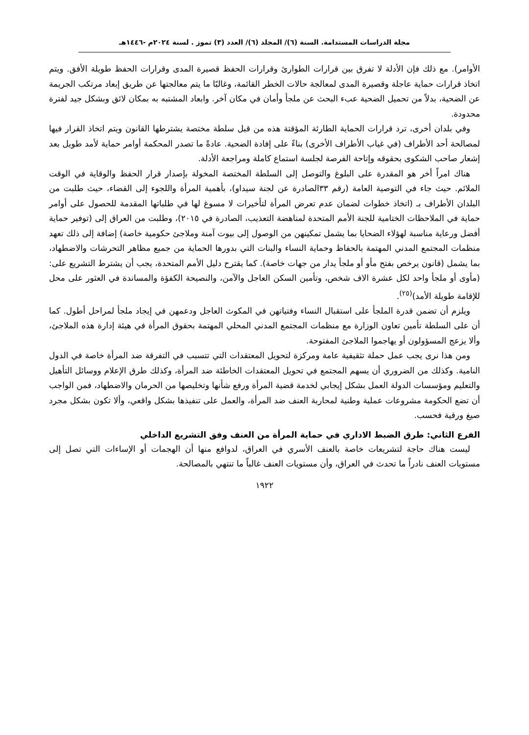مجلة الدراسات المستدامة. السنة (٦)/ المجلد (٦)/ العدد (٣) تموز . لسنة ٢٠٢٤م -١٤٤٦هـ
الأوامر). مع ذلك فإن الأدلة لا تفرق بين قرارات الطوارئ وقرارات الحفظ قصيرة المدى وقرارات الحفظ طويلة الأفق. ويتم اتخاذ قرارات حماية عاجلة وقصيرة المدى لمعالجة حالات الخطر القائمة، وغالبًا ما يتم معالجتها عن طريق إبعاد مرتكب الجريمة عن الضحية، بدلاً من تحميل الضحية عبء البحث عن ملجأ وأمان في مكان آخر. وابعاد المشتبه به بمكان لائق وبشكل جيد لفترة محدودة.
وفي بلدان أخرى، ترد قرارات الحماية الطارئة المؤقتة هذه من قبل سلطة مختصة يشترطها القانون ويتم اتخاذ القرار فيها لمصالحة أحد الأطراف (في غياب الأطراف الأخرى) بناءً على إفادة الضحية. عادةً ما تصدر المحكمة أوامر حماية لأمد طويل بعد إشعار صاحب الشكوى بحقوقه وإتاحة الفرصة لجلسة استماع كاملة ومراجعة الأدلة.
هناك امراً أخر هو المقدرة على البلوغ والتوصل إلى السلطة المختصة المخولة بإصدار قرار الحفظ والوقاية في الوقت الملائم. حيث جاء في التوصية العامة (رقم ٣٣الصادرة عن لجنة سيداو)، بأهمية المرأة واللجوء إلى القضاء، حيث طلبت من البلدان الأطراف بـ (اتخاذ خطوات لضمان عدم تعرض المرأة لتأخيرات لا مسوغ لها في طلباتها المقدمة للحصول على أوامر حماية في الملاحظات الختامية للجنة الأمم المتحدة لمناهضة التعذيب، الصادرة في ٢٠١٥)، وطلبت من العراق إلى (توفير حماية أفضل ورعاية مناسبة لهؤلاء الضحايا بما يشمل تمكينهن من الوصول إلى بيوت آمنة وملاجئ حكومية خاصة) إضافة إلى ذلك تعهد منظمات المجتمع المدني المهتمة بالحفاظ وحماية النساء والبنات التي بدورها الحماية من جميع مظاهر التحرشات والاضطهاد، بما يشمل (قانون يرخص بفتح مأو أو ملجأ يدار من جهات خاصة). كما يقترح دليل الأمم المتحدة، يجب أن يشترط التشريع على: (مأوى أو ملجأ واحد لكل عشرة الاف شخص، وتأمين السكن العاجل والآمن، والنصيحة الكفؤة والمساندة في العثور على محل للإقامة طويلة الأمد)<sup>(٢٥)</sup>.
ويلزم أن تضمن قدرة الملجأ على استقبال النساء وفتياتهن في المكوث العاجل ودعمهن في إيجاد ملجأ لمراحل أطول. كما أن على السلطة تأمين تعاون الوزارة مع منظمات المجتمع المدني المحلي المهتمة بحقوق المرأة في هيئة إدارة هذه الملاجئ، وألا يزعج المسؤولون أو يهاجموا الملاجئ المفتوحة.
ومن هذا نرى يجب عمل حملة تثقيفية عامة ومركزة لتحويل المعتقدات التي تتسبب في التفرقة ضد المرأة خاصة في الدول النامية. وكذلك من الضروري أن يسهم المجتمع في تحويل المعتقدات الخاطئة ضد المرأة، وكذلك طرق الإعلام ووسائل التأهيل والتعليم ومؤسسات الدولة العمل بشكل إيجابي لخدمة قضية المرأة ورفع شأنها وتخليصها من الحرمان والاضطهاد، فمن الواجب أن تضع الحكومة مشروعات عملية وطنية لمحاربة العنف ضد المرأة، والعمل على تنفيذها بشكل واقعي، وألا تكون بشكل مجرد صيغ ورقية فحسب.
الفرع الثاني: طرق الضبط الاداري في حماية المرأة من العنف وفق التشريع الداخلي
ليست هناك حاجة لتشريعات خاصة بالعنف الأسري في العراق، لدوافع منها أن الهجمات أو الإساءات التي تصل إلى مستويات العنف نادراً ما تحدث في العراق، وأن مستويات العنف غالباً ما تنتهي بالمصالحة.
١٩٢٢